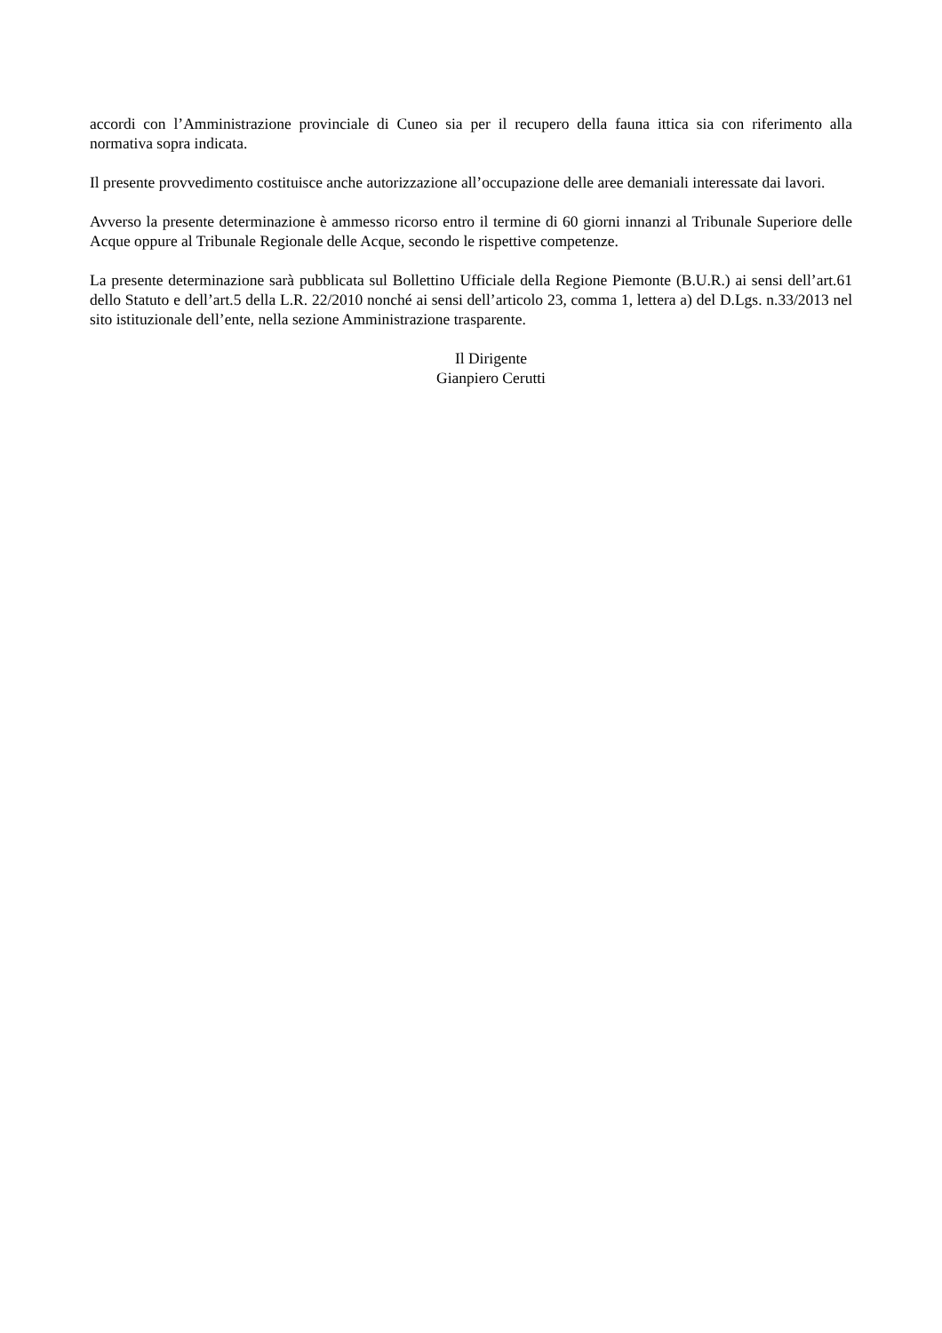accordi con l’Amministrazione provinciale di Cuneo sia per il recupero della fauna ittica sia con riferimento alla normativa sopra indicata.
Il presente provvedimento costituisce anche autorizzazione all’occupazione delle aree demaniali interessate dai lavori.
Avverso la presente determinazione è ammesso ricorso entro il termine di 60 giorni innanzi al Tribunale Superiore delle Acque oppure al Tribunale Regionale delle Acque, secondo le rispettive competenze.
La presente determinazione sarà pubblicata sul Bollettino Ufficiale della Regione Piemonte (B.U.R.) ai sensi dell’art.61 dello Statuto e dell’art.5 della L.R. 22/2010 nonché ai sensi dell’articolo 23, comma 1, lettera a) del D.Lgs. n.33/2013 nel sito istituzionale dell’ente, nella sezione Amministrazione trasparente.
Il Dirigente
Gianpiero Cerutti